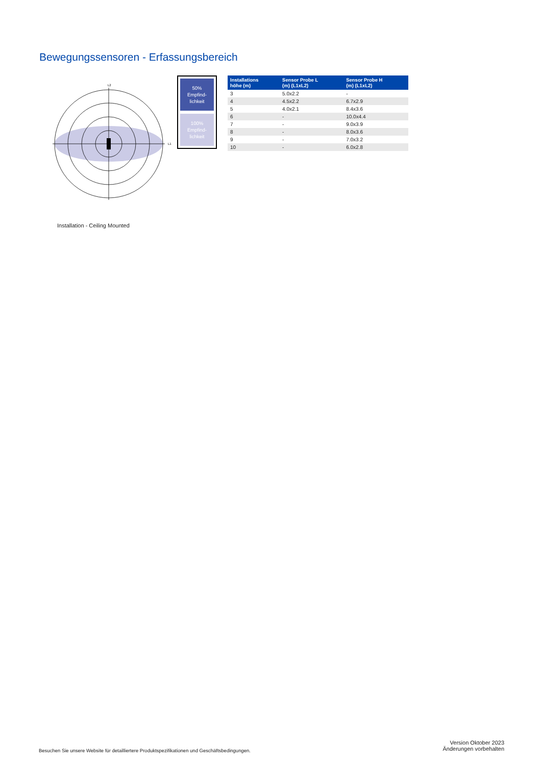Bewegungssensoren - Erfassungsbereich
L2
L1
50%
Empfind-
lichkeit
100%
Empfind-
lichkeit
| Installations höhe (m) | Sensor Probe L (m) (L1xL2) | Sensor Probe H (m) (L1xL2) |
| --- | --- | --- |
| 3 | 5.0x2.2 | - |
| 4 | 4.5x2.2 | 6.7x2.9 |
| 5 | 4.0x2.1 | 8.4x3.6 |
| 6 | - | 10.0x4.4 |
| 7 | - | 9.0x3.9 |
| 8 | - | 8.0x3.6 |
| 9 | - | 7.0x3.2 |
| 10 | - | 6.0x2.8 |
Installation - Ceiling Mounted
Besuchen Sie unsere Website für detailliertere Produktspezifikationen und Geschäftsbedingungen.
Version Oktober 2023
Änderungen vorbehalten